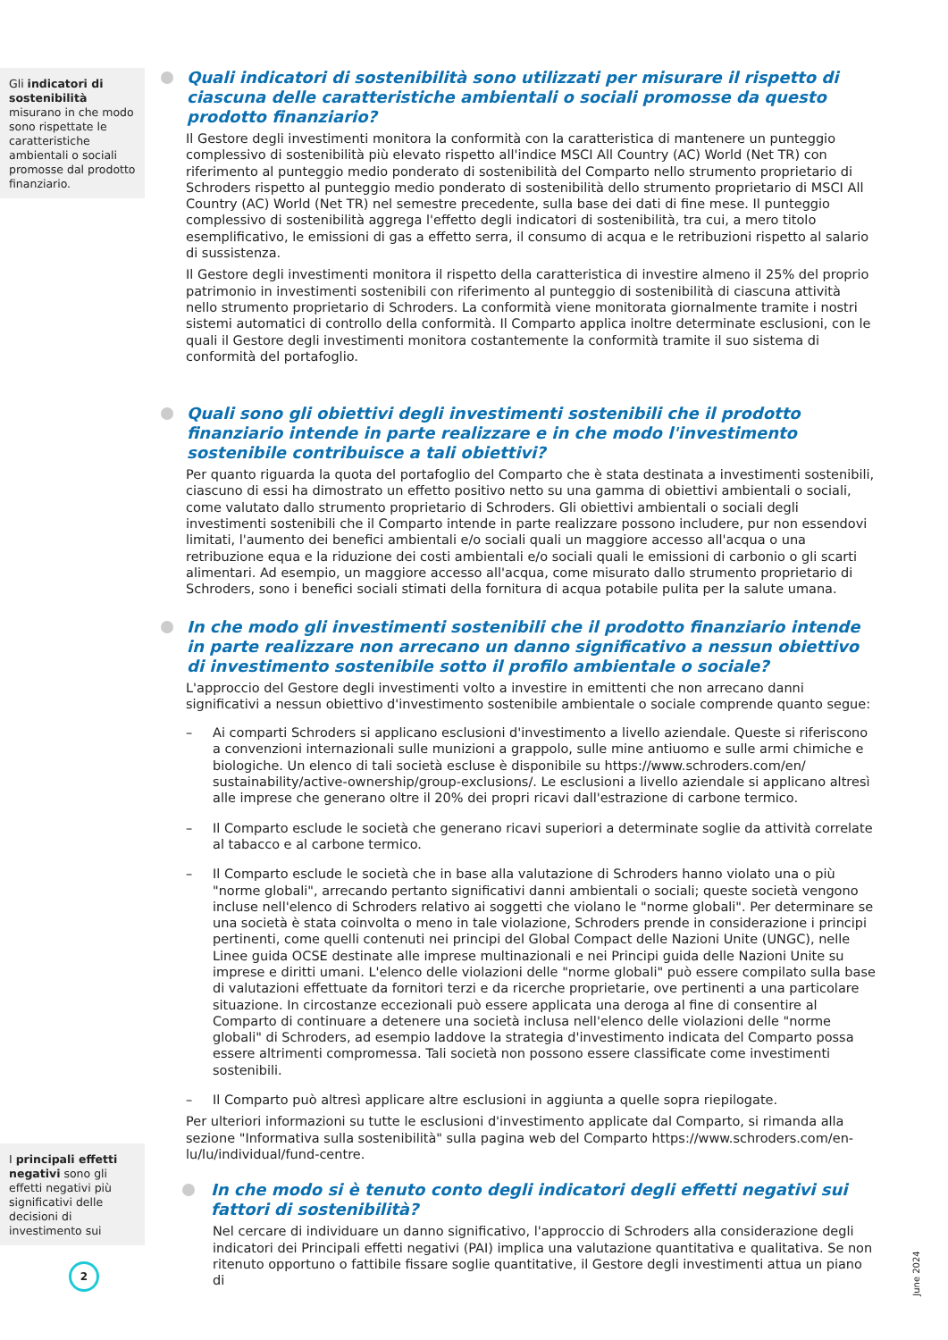Gli indicatori di sostenibilità misurano in che modo sono rispettate le caratteristiche ambientali o sociali promosse dal prodotto finanziario.
I principali effetti negativi sono gli effetti negativi più significativi delle decisioni di investimento sui
Quali indicatori di sostenibilità sono utilizzati per misurare il rispetto di ciascuna delle caratteristiche ambientali o sociali promosse da questo prodotto finanziario?
Il Gestore degli investimenti monitora la conformità con la caratteristica di mantenere un punteggio complessivo di sostenibilità più elevato rispetto all'indice MSCI All Country (AC) World (Net TR) con riferimento al punteggio medio ponderato di sostenibilità del Comparto nello strumento proprietario di Schroders rispetto al punteggio medio ponderato di sostenibilità dello strumento proprietario di MSCI All Country (AC) World (Net TR) nel semestre precedente, sulla base dei dati di fine mese. Il punteggio complessivo di sostenibilità aggrega l'effetto degli indicatori di sostenibilità, tra cui, a mero titolo esemplificativo, le emissioni di gas a effetto serra, il consumo di acqua e le retribuzioni rispetto al salario di sussistenza.
Il Gestore degli investimenti monitora il rispetto della caratteristica di investire almeno il 25% del proprio patrimonio in investimenti sostenibili con riferimento al punteggio di sostenibilità di ciascuna attività nello strumento proprietario di Schroders. La conformità viene monitorata giornalmente tramite i nostri sistemi automatici di controllo della conformità. Il Comparto applica inoltre determinate esclusioni, con le quali il Gestore degli investimenti monitora costantemente la conformità tramite il suo sistema di conformità del portafoglio.
Quali sono gli obiettivi degli investimenti sostenibili che il prodotto finanziario intende in parte realizzare e in che modo l'investimento sostenibile contribuisce a tali obiettivi?
Per quanto riguarda la quota del portafoglio del Comparto che è stata destinata a investimenti sostenibili, ciascuno di essi ha dimostrato un effetto positivo netto su una gamma di obiettivi ambientali o sociali, come valutato dallo strumento proprietario di Schroders. Gli obiettivi ambientali o sociali degli investimenti sostenibili che il Comparto intende in parte realizzare possono includere, pur non essendovi limitati, l'aumento dei benefici ambientali e/o sociali quali un maggiore accesso all'acqua o una retribuzione equa e la riduzione dei costi ambientali e/o sociali quali le emissioni di carbonio o gli scarti alimentari. Ad esempio, un maggiore accesso all'acqua, come misurato dallo strumento proprietario di Schroders, sono i benefici sociali stimati della fornitura di acqua potabile pulita per la salute umana.
In che modo gli investimenti sostenibili che il prodotto finanziario intende in parte realizzare non arrecano un danno significativo a nessun obiettivo di investimento sostenibile sotto il profilo ambientale o sociale?
L'approccio del Gestore degli investimenti volto a investire in emittenti che non arrecano danni significativi a nessun obiettivo d'investimento sostenibile ambientale o sociale comprende quanto segue:
– Ai comparti Schroders si applicano esclusioni d'investimento a livello aziendale. Queste si riferiscono a convenzioni internazionali sulle munizioni a grappolo, sulle mine antiuomo e sulle armi chimiche e biologiche. Un elenco di tali società escluse è disponibile su https://www.schroders.com/en/ sustainability/active-ownership/group-exclusions/. Le esclusioni a livello aziendale si applicano altresì alle imprese che generano oltre il 20% dei propri ricavi dall'estrazione di carbone termico.
– Il Comparto esclude le società che generano ricavi superiori a determinate soglie da attività correlate al tabacco e al carbone termico.
– Il Comparto esclude le società che in base alla valutazione di Schroders hanno violato una o più "norme globali", arrecando pertanto significativi danni ambientali o sociali; queste società vengono incluse nell'elenco di Schroders relativo ai soggetti che violano le "norme globali". Per determinare se una società è stata coinvolta o meno in tale violazione, Schroders prende in considerazione i principi pertinenti, come quelli contenuti nei principi del Global Compact delle Nazioni Unite (UNGC), nelle Linee guida OCSE destinate alle imprese multinazionali e nei Principi guida delle Nazioni Unite su imprese e diritti umani. L'elenco delle violazioni delle "norme globali" può essere compilato sulla base di valutazioni effettuate da fornitori terzi e da ricerche proprietarie, ove pertinenti a una particolare situazione. In circostanze eccezionali può essere applicata una deroga al fine di consentire al Comparto di continuare a detenere una società inclusa nell'elenco delle violazioni delle "norme globali" di Schroders, ad esempio laddove la strategia d'investimento indicata del Comparto possa essere altrimenti compromessa. Tali società non possono essere classificate come investimenti sostenibili.
– Il Comparto può altresì applicare altre esclusioni in aggiunta a quelle sopra riepilogate.
Per ulteriori informazioni su tutte le esclusioni d'investimento applicate dal Comparto, si rimanda alla sezione "Informativa sulla sostenibilità" sulla pagina web del Comparto https://www.schroders.com/en-lu/lu/individual/fund-centre.
In che modo si è tenuto conto degli indicatori degli effetti negativi sui fattori di sostenibilità?
Nel cercare di individuare un danno significativo, l'approccio di Schroders alla considerazione degli indicatori dei Principali effetti negativi (PAI) implica una valutazione quantitativa e qualitativa. Se non ritenuto opportuno o fattibile fissare soglie quantitative, il Gestore degli investimenti attua un piano di
2 June 2024